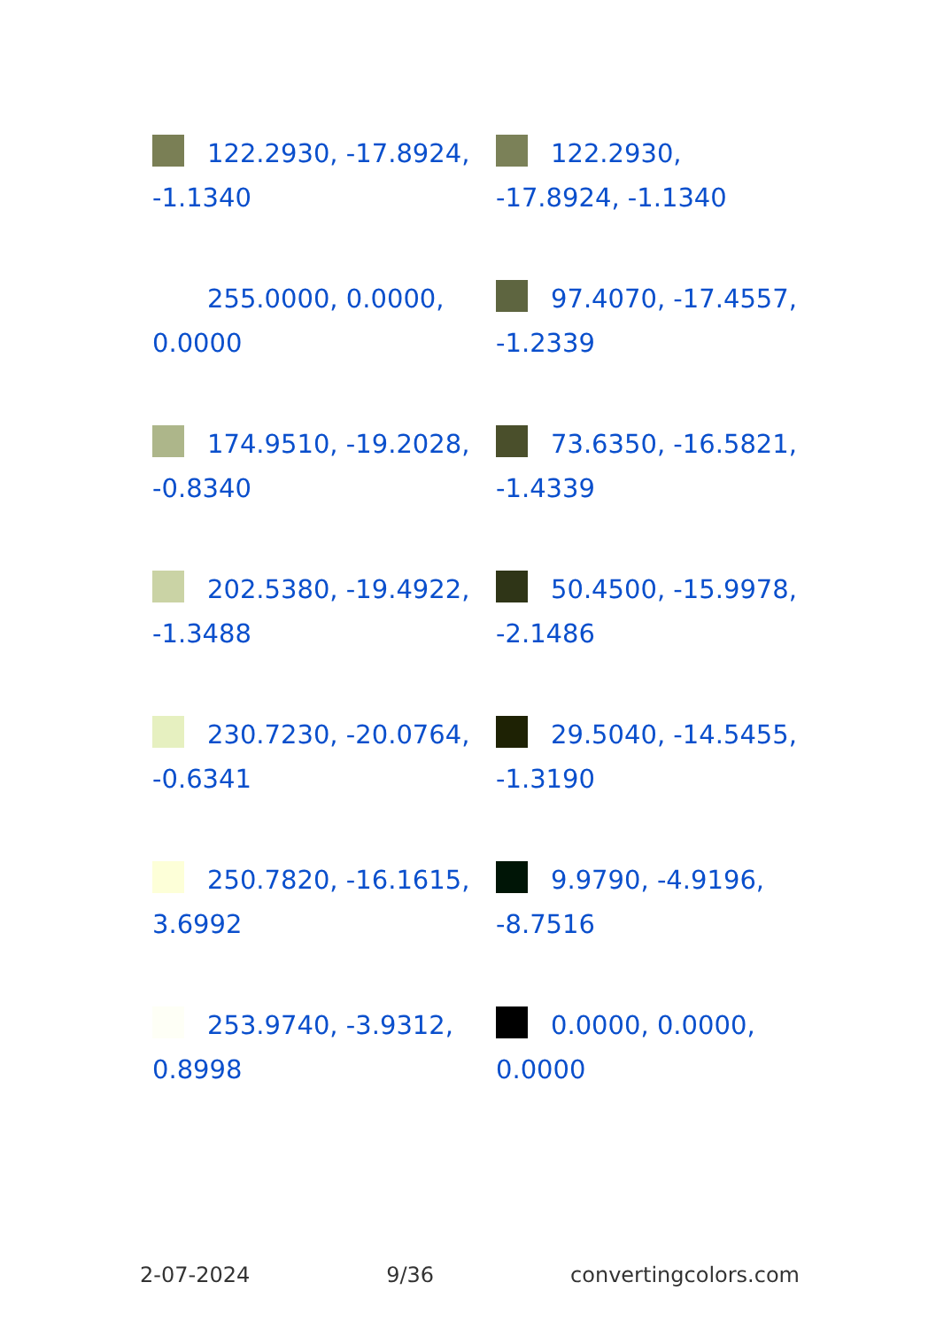122.2930, -17.8924, -1.1340
122.2930, -17.8924, -1.1340
255.0000, 0.0000, 0.0000
97.4070, -17.4557, -1.2339
174.9510, -19.2028, -0.8340
73.6350, -16.5821, -1.4339
202.5380, -19.4922, -1.3488
50.4500, -15.9978, -2.1486
230.7230, -20.0764, -0.6341
29.5040, -14.5455, -1.3190
250.7820, -16.1615, 3.6992
9.9790, -4.9196, -8.7516
253.9740, -3.9312, 0.8998
0.0000, 0.0000, 0.0000
2-07-2024 9/36 convertingcolors.com